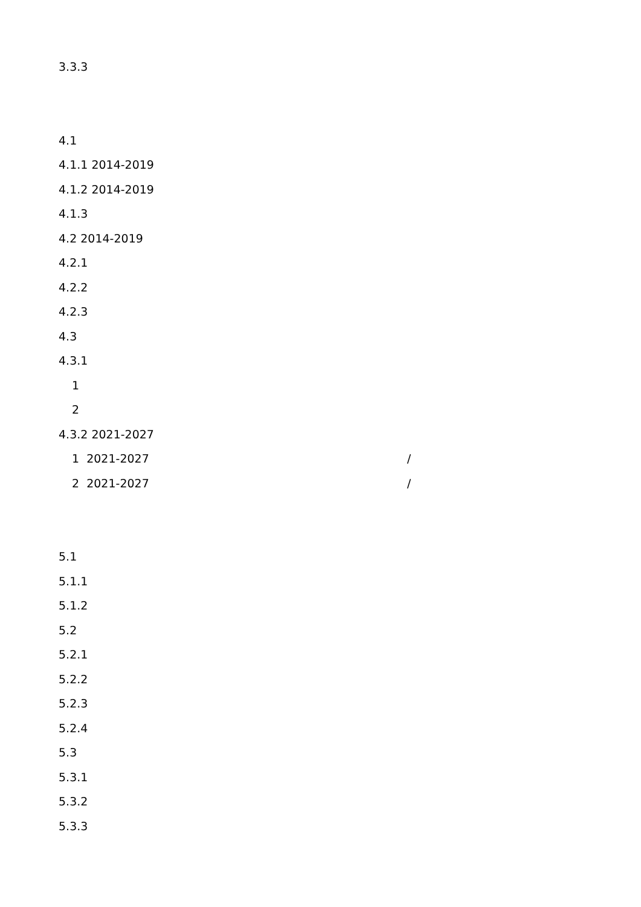3.3.3
4.1
4.1.1 2014-2019
4.1.2 2014-2019
4.1.3
4.2 2014-2019
4.2.1
4.2.2
4.2.3
4.3
4.3.1
1
2
4.3.2 2021-2027
1 2021-2027 /
2 2021-2027 /
5.1
5.1.1
5.1.2
5.2
5.2.1
5.2.2
5.2.3
5.2.4
5.3
5.3.1
5.3.2
5.3.3